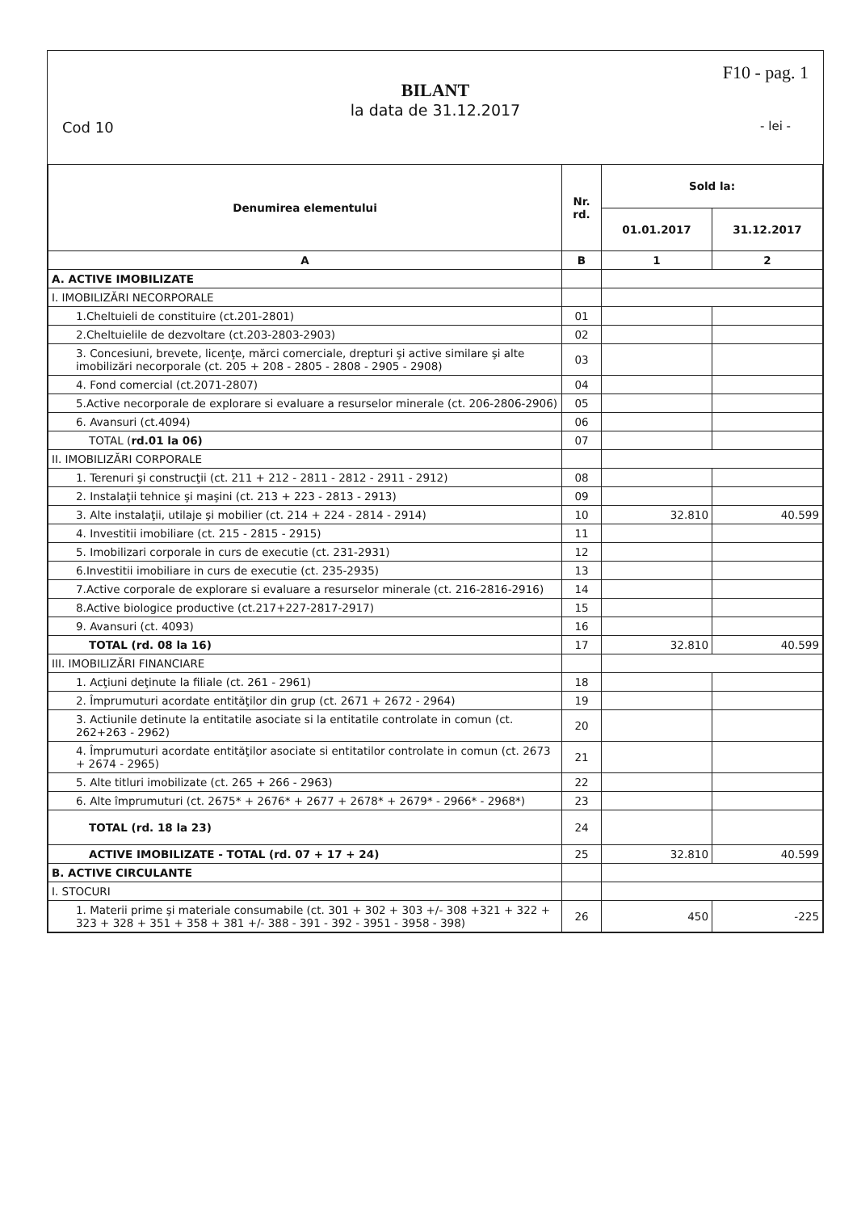F10 - pag. 1
BILANT
la data de 31.12.2017
Cod 10 - lei -
| Denumirea elementului | Nr. rd. | Sold la: | |
| --- | --- | --- | --- |
| | | 01.01.2017 | 31.12.2017 |
| A | B | 1 | 2 |
| A. ACTIVE IMOBILIZATE | | | |
| I. IMOBILIZĂRI NECORPORALE | | | |
| 1.Cheltuieli de constituire (ct.201-2801) | 01 | | |
| 2.Cheltuielile de dezvoltare (ct.203-2803-2903) | 02 | | |
| 3. Concesiuni, brevete, licenţe, mărci comerciale, drepturi şi active similare şi alte imobilizări necorporale (ct. 205 + 208 - 2805 - 2808 - 2905 - 2908) | 03 | | |
| 4. Fond comercial (ct.2071-2807) | 04 | | |
| 5.Active necorporale de explorare si evaluare a resurselor minerale (ct. 206-2806-2906) | 05 | | |
| 6. Avansuri (ct.4094) | 06 | | |
| TOTAL ( rd.01 la 06) | 07 | | |
| II. IMOBILIZĂRI CORPORALE | | | |
| 1. Terenuri şi construcţii (ct. 211 + 212 - 2811 - 2812 - 2911 - 2912) | 08 | | |
| 2. Instalaţii tehnice şi maşini (ct. 213 + 223 - 2813 - 2913) | 09 | | |
| 3. Alte instalaţii, utilaje şi mobilier (ct. 214 + 224 - 2814 - 2914) | 10 | 32.810 | 40.599 |
| 4. Investitii imobiliare (ct. 215 - 2815 - 2915) | 11 | | |
| 5. Imobilizari corporale in curs de executie (ct. 231-2931) | 12 | | |
| 6.Investitii imobiliare in curs de executie (ct. 235-2935) | 13 | | |
| 7.Active corporale de explorare si evaluare a resurselor minerale (ct. 216-2816-2916) | 14 | | |
| 8.Active biologice productive (ct.217+227-2817-2917) | 15 | | |
| 9. Avansuri (ct. 4093) | 16 | | |
| TOTAL (rd. 08 la 16) | 17 | 32.810 | 40.599 |
| III. IMOBILIZĂRI FINANCIARE | | | |
| 1. Acţiuni deţinute la filiale (ct. 261 - 2961) | 18 | | |
| 2. Împrumuturi acordate entităţilor din grup (ct. 2671 + 2672 - 2964) | 19 | | |
| 3. Actiunile detinute la entitatile asociate si la entitatile controlate in comun (ct. 262+263 - 2962) | 20 | | |
| 4. Împrumuturi acordate entităţilor asociate si entitatilor controlate in comun (ct. 2673 + 2674 - 2965) | 21 | | |
| 5. Alte titluri imobilizate (ct. 265 + 266 - 2963) | 22 | | |
| 6. Alte împrumuturi (ct. 2675* + 2676* + 2677 + 2678* + 2679* - 2966* - 2968*) | 23 | | |
| TOTAL (rd. 18 la 23) | 24 | | |
| ACTIVE IMOBILIZATE - TOTAL (rd. 07 + 17 + 24) | 25 | 32.810 | 40.599 |
| B. ACTIVE CIRCULANTE | | | |
| I. STOCURI | | | |
| 1. Materii prime şi materiale consumabile (ct. 301 + 302 + 303 +/- 308 +321 + 322 + 323 + 328 + 351 + 358 + 381 +/- 388 - 391 - 392 - 3951 - 3958 - 398) | 26 | 450 | -225 |